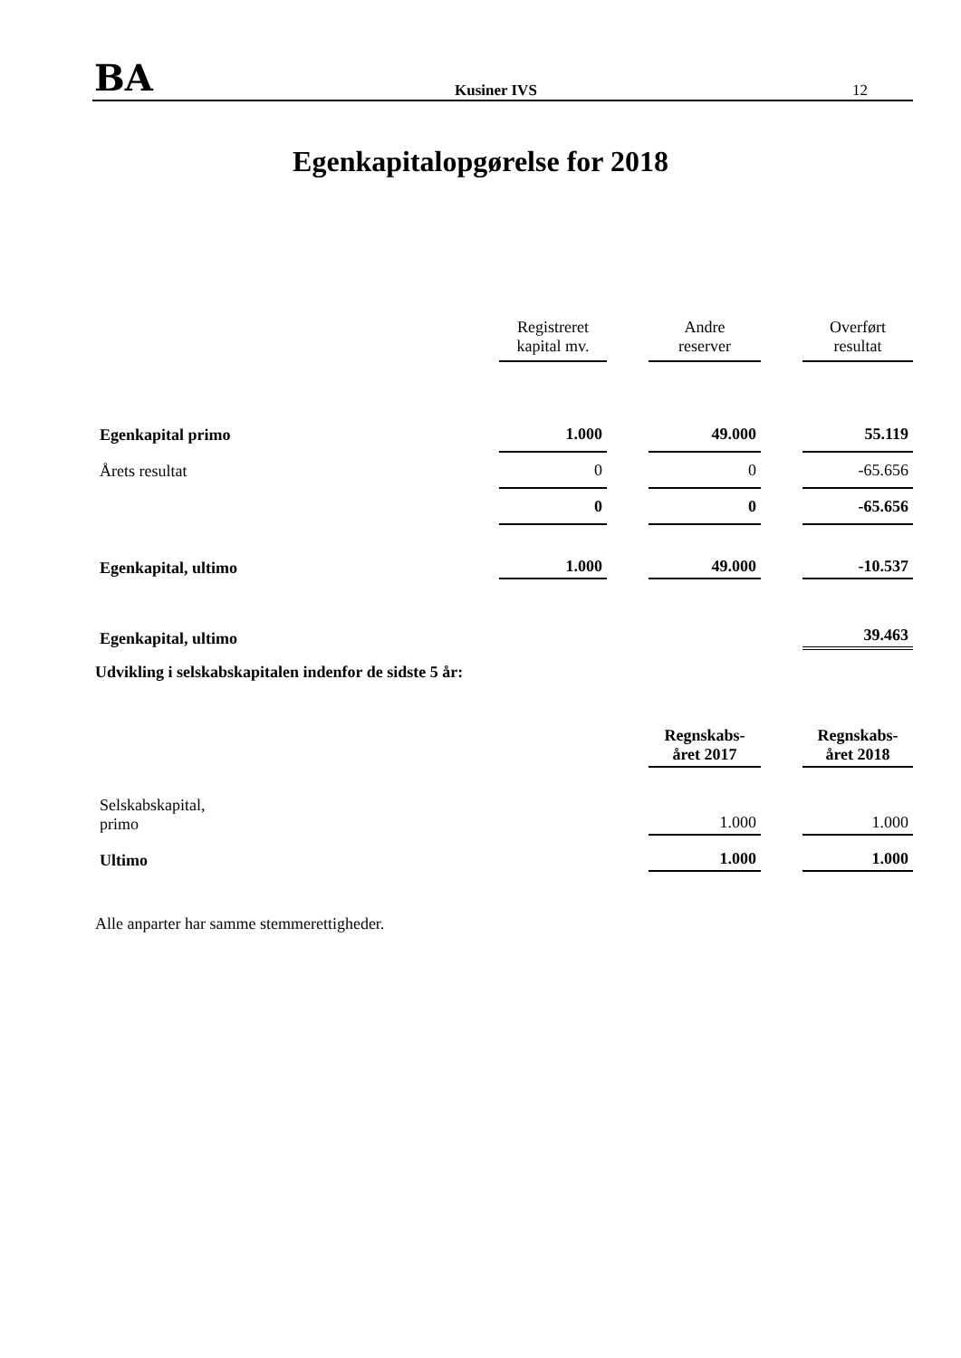BA Kusiner IVS 12
Egenkapitalopgørelse for 2018
| | Registreret kapital mv. | | Andre reserver | | Overført resultat |
| Egenkapital primo | 1.000 | | 49.000 | | 55.119 |
| Årets resultat | 0 | | 0 | | -65.656 |
| | 0 | | 0 | | -65.656 |
| Egenkapital, ultimo | 1.000 | | 49.000 | | -10.537 |
| Egenkapital, ultimo | | | | | 39.463 |
Udvikling i selskabskapitalen indenfor de sidste 5 år:
| | Regnskabs- året 2017 | | Regnskabs- året 2018 |
| Selskabskapital, primo | 1.000 | | 1.000 |
| Ultimo | 1.000 | | 1.000 |
Alle anparter har samme stemmerettigheder.